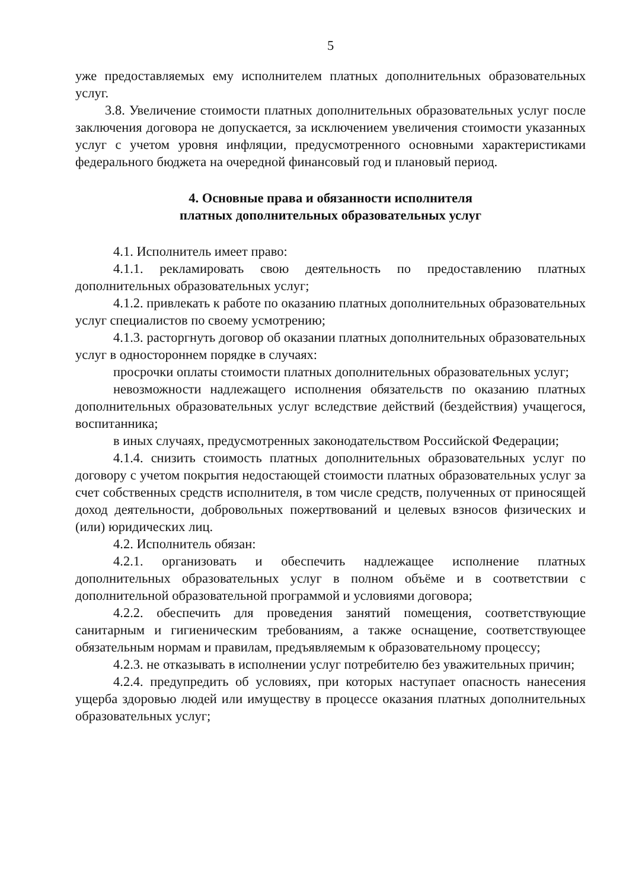5
уже предоставляемых ему исполнителем платных дополнительных образовательных услуг.
3.8. Увеличение стоимости платных дополнительных образовательных услуг после заключения договора не допускается, за исключением увеличения стоимости указанных услуг с учетом уровня инфляции, предусмотренного основными характеристиками федерального бюджета на очередной финансовый год и плановый период.
4. Основные права и обязанности исполнителя
платных дополнительных образовательных услуг
4.1. Исполнитель имеет право:
4.1.1. рекламировать свою деятельность по предоставлению платных дополнительных образовательных услуг;
4.1.2. привлекать к работе по оказанию платных дополнительных образовательных услуг специалистов по своему усмотрению;
4.1.3. расторгнуть договор об оказании платных дополнительных образовательных услуг в одностороннем порядке в случаях:
просрочки оплаты стоимости платных дополнительных образовательных услуг;
невозможности надлежащего исполнения обязательств по оказанию платных дополнительных образовательных услуг вследствие действий (бездействия) учащегося, воспитанника;
в иных случаях, предусмотренных законодательством Российской Федерации;
4.1.4. снизить стоимость платных дополнительных образовательных услуг по договору с учетом покрытия недостающей стоимости платных образовательных услуг за счет собственных средств исполнителя, в том числе средств, полученных от приносящей доход деятельности, добровольных пожертвований и целевых взносов физических и (или) юридических лиц.
4.2. Исполнитель обязан:
4.2.1. организовать и обеспечить надлежащее исполнение платных дополнительных образовательных услуг в полном объёме и в соответствии с дополнительной образовательной программой и условиями договора;
4.2.2. обеспечить для проведения занятий помещения, соответствующие санитарным и гигиеническим требованиям, а также оснащение, соответствующее обязательным нормам и правилам, предъявляемым к образовательному процессу;
4.2.3. не отказывать в исполнении услуг потребителю без уважительных причин;
4.2.4. предупредить об условиях, при которых наступает опасность нанесения ущерба здоровью людей или имуществу в процессе оказания платных дополнительных образовательных услуг;